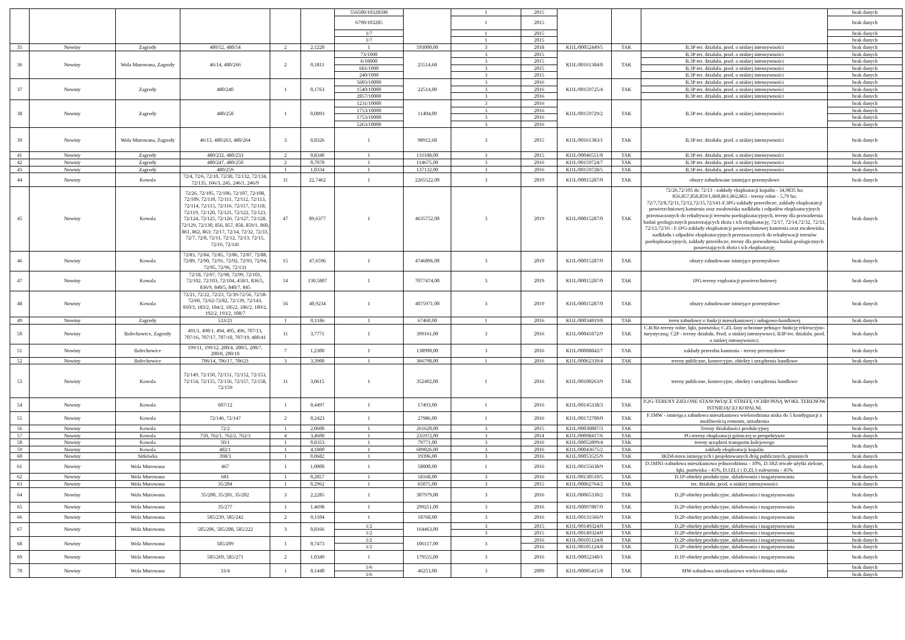| | | | | | | 556500/10328500 | | 1 | 2015 | | | | brak danych |
| | | | | | | 6790/103285 | | 1 | 2015 | | | | brak danych |
| | | | | | | 1/7 | | 1 | 2015 | | | | brak danych |
| | | | | | | 1/7 | | 1 | 2015 | | | | brak danych |
| 35 | Nowiny | Zagrody | 480/52, 480/54 | 2 | 2,1220 | 1 | 593000,00 | 3 | 2018 | KI1L/00052449/5 | TAK | B.3P-ter. działaln. prod. o niskiej intensywności | brak danych |
| 36 | Nowiny | Wola Murowana, Zagrody | 46/14, 480/266 | 2 | 0,1811 | 73/1000 | 25514,68 | 3 | 2015 | KI1L/00161384/8 | TAK | B.3P-ter. działaln. prod. o niskiej intensywności | brak danych |
| | | | | | | 6/10000 | | 3 | 2015 | | | B.3P-ter. działaln. prod. o niskiej intensywności | brak danych |
| | | | | | | 681/1000 | | 3 | 2015 | | | B.3P-ter. działaln. prod. o niskiej intensywności | brak danych |
| | | | | | | 240/1000 | | 3 | 2015 | | | B.3P-ter. działaln. prod. o niskiej intensywności | brak danych |
| 37 | Nowiny | Zagrody | 480/240 | 1 | 0,1763 | 5603/10000 | 22514,00 | 3 | 2016 | KI1L/00159725/4 | TAK | B.3P-ter. działaln. prod. o niskiej intensywności | brak danych |
| | | | | | | 1540/10000 | | 3 | 2016 | | | B.3P-ter. działaln. prod. o niskiej intensywności | brak danych |
| | | | | | | 2857/10000 | | 3 | 2016 | | | B.3P-ter. działaln. prod. o niskiej intensywności | brak danych |
| 38 | Nowiny | Zagrody | 480/258 | 1 | 0,0893 | 1231/10000 | 11404,00 | 3 | 2016 | KI1L/00159729/2 | TAK | B.3P-ter. działaln. prod. o niskiej intensywności | brak danych |
| | | | | | | 1753/10000 | | 3 | 2016 | | | | brak danych |
| | | | | | | 1753/10000 | | 3 | 2016 | | | | brak danych |
| | | | | | | 5263/10000 | | 3 | 2016 | | | | brak danych |
| 39 | Nowiny | Wola Murowana, Zagrody | 46/13, 480/263, 480/264 | 3 | 0,8326 | 1 | 98912,68 | 3 | 2015 | KI1L/00161383/1 | TAK | B.3P-ter. działaln. prod. o niskiej intensywności | brak danych |
| 41 | Nowiny | Zagrody | 480/232, 480/233 | 2 | 0,8340 | 1 | 131188,00 | 3 | 2015 | KI1L/00046551/8 | TAK | B.3P-ter. działaln. prod. o niskiej intensywności | brak danych |
| 42 | Nowiny | Zagrody | 480/247, 480/250 | 2 | 0,7070 | 1 | 114675,00 | 3 | 2016 | KI1L/00159724/7 | TAK | B.3P-ter. działaln. prod. o niskiej intensywności | brak danych |
| 43 | Nowiny | Zagrody | 480/259 | 1 | 1,0334 | 1 | 137132,00 | 3 | 2016 | KI1L/00159728/5 | TAK | B.3P-ter. działaln. prod. o niskiej intensywności | brak danych |
| 44 | Nowiny | Kowala | 72/4, 72/6, 72/10, 72/30, 72/132, 72/134, 72/135, 166/3, 245, 246/1, 246/9 | 11 | 22,7462 | 1 | 2265522,00 | 3 | 2019 | KI1L/00015287/0 | TAK | obszry zabudowane istniejące przemysłowe | brak danych |
| 45 | Nowiny | Kowala | 72/26, 72/105, 72/106, 72/107, 72/108, 72/109, 72/110, 72/111, 72/112, 72/113, 72/114, 72/115, 72/116, 72/117, 72/118, 72/119, 72/120, 72/121, 72/122, 72/123, 72/124, 72/125, 72/126, 72/127, 72/128, 72/129, 72/130, 856, 857, 858, 859/1, 860, 861, 862, 863; 72/17, 72/14, 72/32, 72/33, 72/7, 72/8, 72/11, 72/12, 72/13, 72/15, 72/16, 72/141 | 47 | 89,6377 | 1 | 4635752,00 | 3 | 2019 | KI1L/00015287/0 | TAK | 72/26,72/105 do 72/13 - zakłady eksploatacji kopalin - 34,9835 ha; 856,857,858,859/1,860,861,862,863 - tereny rolne - 5,79 ha; 72/7,72/8,72/11,72/12,72/15,72/141-F.3PG-zakłady przeróbcze, zakłady eksploatatcji powierzchniowej kamienia oraz zwałowiska nadkładu i odpadów eksploatacyjnych przeznaczonych do rekultywacji terenów poeksploatacyjnych, tereny dla prowadzenia badań geologicznych poszerzających złoża i ich eksploatację; 72/17, 72/14,72/32, 72/33, 72/13,72/16 - F.1PG-zakłady eksploatatcji powierzchniowej kamienia oraz zwałowiska nadkładu i odpadów eksploatacyjnych przeznaczonych do rekultywacji terenów poeksploatacyjnych, zakłady przeróbcze, tereny dla prowadzenia badań geologicznych poszerzających złoża i ich eksploatację; | brak danych |
| 46 | Nowiny | Kowala | 72/83, 72/84, 72/85, 72/86, 72/87, 72/88, 72/89, 72/90, 72/91, 72/92, 72/93, 72/94, 72/95, 72/96, 72/131 | 15 | 47,6596 | 1 | 4746896,00 | 3 | 2019 | KI1L/00015287/0 | TAK | obszry zabudowane istniejące przemysłowe | brak danych |
| 47 | Nowiny | Kowala | 72/18, 72/97, 72/98, 72/99, 72/101, 72/102, 72/103, 72/104, 458/1, 836/5, 836/9, 840/5, 840/7, 845 | 14 | 130,5807 | 1 | 7077474,00 | 3 | 2019 | KI1L/00015287/0 | TAK | 1PG-tereny exploatacji powierzchniowej | brak danych |
| 48 | Nowiny | Kowala | 72/21, 72/22, 72/23, 72/39-72/56, 72/58-72/60, 72/62-72/82, 72/139, 72/143, 810/3, 183/2, 184/2, 185/2, 186/2, 189/2, 192/2, 193/2, 108/7 | 56 | 40,9234 | 1 | 4075971,00 | 3 | 2019 | KI1L/00015287/0 | TAK | obszry zabudowane istniejące przemysłowe | brak danych |
| 49 | Nowiny | Zagrody | 533/21 | 1 | 0,1186 | 1 | 67460,00 | 1 | 2016 | KI1L/00034819/8 | TAK | teren zabudowy o funkcji mieszkaniowej i usługowo-handlowej | brak danych |
| 50 | Nowiny | Bolechowice, Zagrody | 491/1, 490/1, 494, 495, 496, 707/13, 707/16, 707/17, 707/18, 707/19, 480/41 | 11 | 3,7771 | 1 | 399161,00 | 3 | 2016 | KI1L/00041872/9 | TAK | C.R/Rz-tereny rolne, łąki, pastwiska; C.ZL-lasy ochronne pełniące funkcję rekreacyjno-turystyczną; C2P - tereny działaln. Prod. o niskiej intensywnoci; B3P-ter. działaln. prod. o niskiej intensywności; | brak danych |
| 51 | Nowiny | Bolechowice | 199/11, 199/12, 200/4, 200/5, 200/7, 200/8, 200/10 | 7 | 1,2300 | 1 | 138990,00 | 3 | 2016 | KI1L/00008842/7 | TAK | zakłady przerobu kamienia - tereny przemysłowe | brak danych |
| 52 | Nowiny | Bolechowice | 706/14, 706/17, 706/21 | 3 | 3,3900 | 1 | 366798,00 | 1 | 2016 | KI1L/00062339/4 | TAK | tereny publiczne, komercyjne, obiekty i urządzenia handlowe | brak danych |
| 53 | Nowiny | Kowala | 72/149, 72/150, 72/151, 72/152, 72/153, 72/154, 72/155, 72/156, 72/157, 72/158, 72/159 | 11 | 3,0615 | 1 | 352402,00 | 1 | 2016 | KI1L/00100263/9 | TAK | tereny publiczne, komercyjne, obiekty i urządzenia handlowe | brak danych |
| 54 | Nowiny | Kowala | 607/12 | 1 | 0,4497 | 1 | 17493,00 | 1 | 2016 | KI1L/00145338/3 | TAK | P.2G-TERENY ZIELONE STANOWIĄCE STREFĘ OCHRONNĄ WOKŁ TERENÓW ISTNIEJĄCEJ KOPALNI. | brak danych |
| 55 | Nowiny | Kowala | 72/146, 72/147 | 2 | 0,2423 | 1 | 27986,00 | 1 | 2016 | KI1L/00172700/0 | TAK | F.1MW - istniejąca zabudowa mieszkaniowa wielorodzinna niska do 5 kondygnacji z możliwością remontu, urzadzenia | brak danych |
| 56 | Nowiny | Kowala | 72/2 | 1 | 2,0600 | 1 | 261620,00 | 3 | 2015 | KI1L/00030807/3 | TAK | Tereny działalności produkcyjnej | brak danych |
| 57 | Nowiny | Kowala | 750, 762/1, 762/2, 762/3 | 4 | 3,4600 | 1 | 235972,00 | 3 | 2014 | KI1L/00098417/6 | TAK | PG-tereny eksploatacji górniczej w perspektywie | brak danych |
| 58 | Nowiny | Kowala | 50/1 | 1 | 0,8353 | 1 | 79771,00 | 3 | 2016 | KI1L/00052899/4 | TAK | tereny urządzeń transportu kolejowego | brak danych |
| 59 | Nowiny | Kowala | 482/1 | 1 | 4,1800 | 1 | 609026,00 | 3 | 2016 | KI1L/00043675/2 | TAK | zakłady eksploatacji kopalin | |
| 60 | Nowiny | Sitkówka | 398/3 | 1 | 0,0682 | 1 | 19396,00 | 3 | 2016 | KI1L/00053525/9 | TAK | 3KDd-teren istniejących i projektowanych dróg publicznych, gminnych | brak danych |
| 61 | Nowiny | Wola Murowana | 467 | 1 | 1,0000 | 1 | 58000,00 | 1 | 2016 | KI1L/00155638/9 | TAK | D.1MN1-zabudowa mieszkaniowa jednorodzinna - 10%, D.1RZ-trwałe użytki zielone, łąki, pastwiska - 45%, D.1ZL1 i D.ZL1-zalesienia - 45% | brak danych |
| 62 | Nowiny | Wola Murowana | 681 | 1 | 0,2857 | 1 | 58168,00 | 3 | 2016 | KI1L/00130510/5 | TAK | D.1P-obiekty produkcyjne, składowania i magazynowania | brak danych |
| 63 | Nowiny | Wola Murowana | 35/204 | 1 | 0,2962 | 1 | 65075,00 | 3 | 2015 | KI1L/00062764/2 | TAK | ter. działaln. prod. o niskiej intensywności | brak danych |
| 64 | Nowiny | Wola Murowana | 35/200, 35/201, 35/202 | 3 | 2,2285 | 1 | 307979,00 | 3 | 2016 | KI1L/00065330/2 | TAK | D.2P-obiekty produkcyjne, składowania i magazynowania | brak danych |
| 65 | Nowiny | Wola Murowana | 35/277 | 1 | 1,4698 | 1 | 299251,00 | 3 | 2016 | KI1L/00097807/0 | TAK | D.2P-obiekty produkcyjne, składowania i magazynowania | brak danych |
| 66 | Nowiny | Wola Murowana | 585/239, 585/242 | 2 | 0,1104 | 1 | 18768,00 | 3 | 2016 | KI1L/00131566/9 | TAK | D.2P-obiekty produkcyjne, składowania i magazynowania | brak danych |
| 67 | Nowiny | Wola Murowana | 585/206, 585/208, 585/222 | 3 | 0,8166 | 1/2 | 164463,00 | 3 | 2015 | KI1L/00149324/0 | TAK | D.2P-obiekty produkcyjne, składowania i magazynowania | brak danych |
| | | | | | | 1/2 | | 3 | 2015 | KI1L/00149324/0 | TAK | D.2P-obiekty produkcyjne, składowania i magazynowania | brak danych |
| 68 | Nowiny | Wola Murowana | 585/209 | 1 | 0,7473 | 1/2 | 106117,00 | 3 | 2016 | KI1L/00105124/8 | TAK | D.2P-obiekty produkcyjne, składowania i magazynowania | brak danych |
| | | | | | | 1/2 | | | 2016 | KI1L/00105124/8 | TAK | D.2P-obiekty produkcyjne, składowania i magazynowania | brak danych |
| 69 | Nowiny | Wola Murowana | 585/269, 585/271 | 2 | 1,0349 | 1 | 179555,00 | 3 | 2016 | KI1L/00052340/1 | TAK | D.1P-obiekty produkcyjne, składowania i magazynowania | brak danych |
| 70 | Nowiny | Wola Murowana | 33/4 | 1 | 0,1440 | 1/6 | 46253,00 | 3 | 2009 | KI1L/00085415/8 | TAK | MW-zabudowa mieszkaniowa wielorodzinna niska | brak danych |
| | | | | | | 1/6 | | | | | | | brak danych |